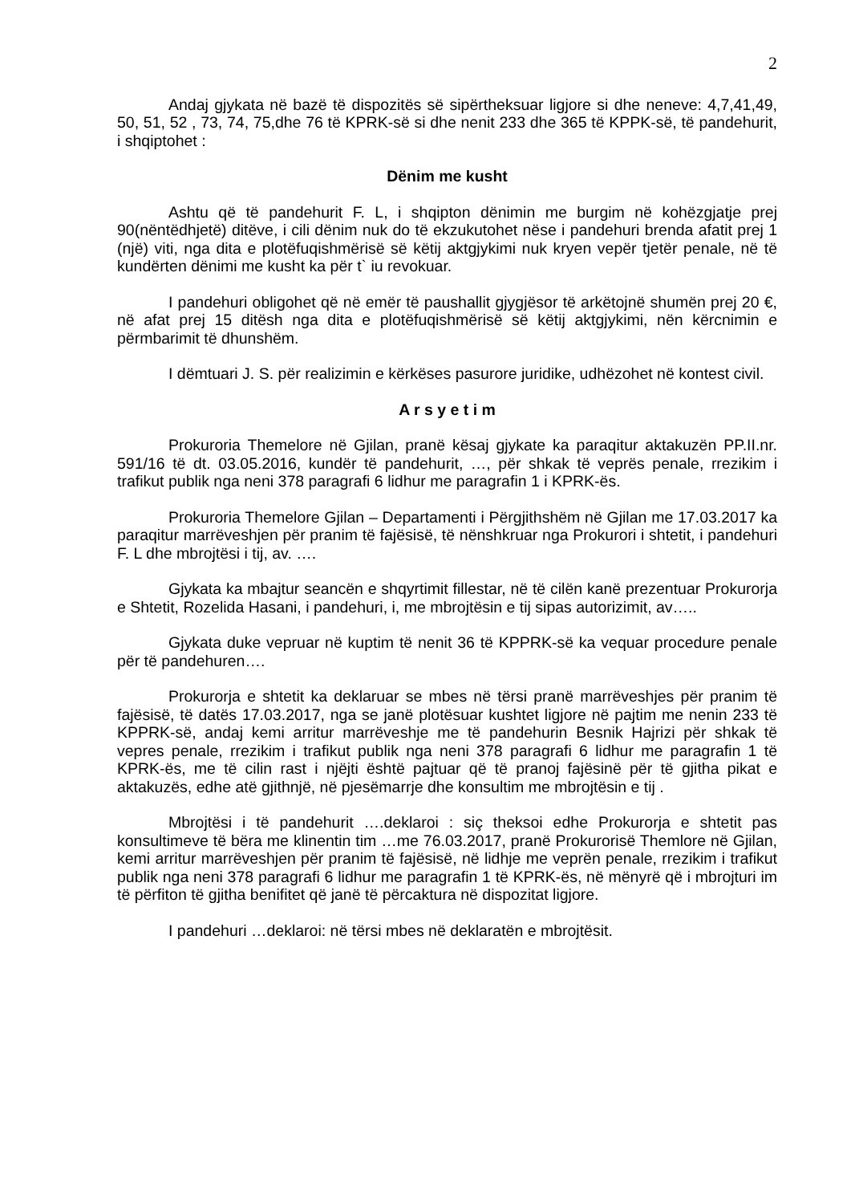2
Andaj gjykata në bazë të dispozitës së sipërtheksuar ligjore si dhe neneve: 4,7,41,49, 50, 51, 52 , 73, 74, 75,dhe 76 të KPRK-së si dhe nenit 233 dhe 365 të KPPK-së, të pandehurit, i shqiptohet :
Dënim me kusht
Ashtu që të pandehurit F. L, i shqipton dënimin me burgim në kohëzgjatje prej 90(nëntëdhjetë) ditëve, i cili dënim nuk do të ekzukutohet nëse i pandehuri brenda afatit prej 1 (një) viti, nga dita e plotëfuqishmërisë së këtij aktgjykimi nuk kryen vepër tjetër penale, në të kundërten dënimi me kusht ka për t` iu revokuar.
I pandehuri obligohet që në emër të paushallit gjygjësor të arkëtojnë shumën prej 20 €, në afat prej 15 ditësh nga dita e plotëfuqishmërisë së këtij aktgjykimi, nën kërcnimin e përmbarimit të dhunshëm.
I dëmtuari J. S. për realizimin e kërkëses pasurore juridike, udhëzohet në kontest civil.
A r s y e t i m
Prokuroria Themelore në Gjilan, pranë kësaj gjykate ka paraqitur aktakuzën PP.II.nr. 591/16 të dt. 03.05.2016, kundër të pandehurit, …, për shkak të veprës penale, rrezikim i trafikut publik nga neni 378 paragrafi 6 lidhur me paragrafin 1 i KPRK-ës.
Prokuroria Themelore Gjilan – Departamenti i Përgjithshëm në Gjilan me 17.03.2017 ka paraqitur marrëveshjen për pranim të fajësisë, të nënshkruar nga Prokurori i shtetit, i pandehuri F. L dhe mbrojtësi i tij, av. ….
Gjykata ka mbajtur seancën e shqyrtimit fillestar, në të cilën kanë prezentuar Prokurorja e Shtetit, Rozelida Hasani, i pandehuri, i, me mbrojtësin e tij sipas autorizimit, av…..
Gjykata duke vepruar në kuptim të nenit 36 të KPPRK-së ka vequar procedure penale për të pandehuren….
Prokurorja e shtetit ka deklaruar se mbes në tërsi pranë marrëveshjes për pranim të fajësisë, të datës 17.03.2017, nga se janë plotësuar kushtet ligjore në pajtim me nenin 233 të KPPRK-së, andaj kemi arritur marrëveshje me të pandehurin Besnik Hajrizi për shkak të vepres penale, rrezikim i trafikut publik nga neni 378 paragrafi 6 lidhur me paragrafin 1 të KPRK-ës, me të cilin rast i njëjti është pajtuar që të pranoj fajësinë për të gjitha pikat e aktakuzës, edhe atë gjithnjë, në pjesëmarrje dhe konsultim me mbrojtësin e tij .
Mbrojtësi i të pandehurit ….deklaroi : siç theksoi edhe Prokurorja e shtetit pas konsultimeve të bëra me klinentin tim …me 76.03.2017, pranë Prokurorisë Themlore në Gjilan, kemi arritur marrëveshjen për pranim të fajësisë, në lidhje me veprën penale, rrezikim i trafikut publik nga neni 378 paragrafi 6 lidhur me paragrafin 1 të KPRK-ës, në mënyrë që i mbrojturi im të përfiton të gjitha benifitet që janë të përcaktura në dispozitat ligjore.
I pandehuri …deklaroi: në tërsi mbes në deklaratën e mbrojtësit.